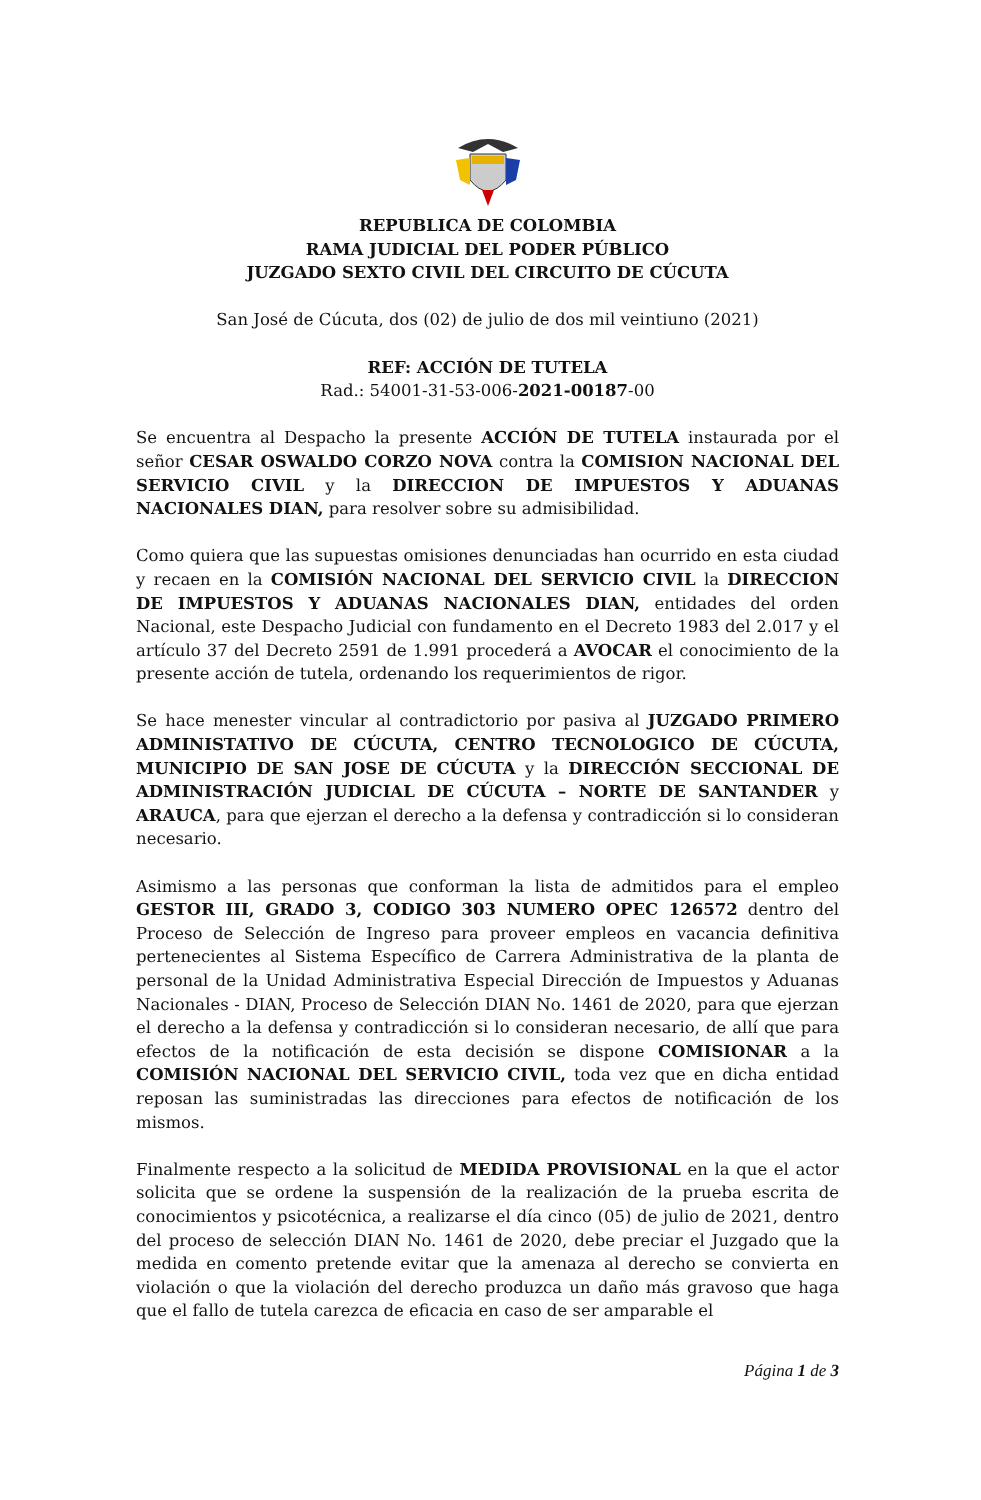REPUBLICA DE COLOMBIA
RAMA JUDICIAL DEL PODER PÚBLICO
JUZGADO SEXTO CIVIL DEL CIRCUITO DE CÚCUTA
San José de Cúcuta, dos (02) de julio de dos mil veintiuno (2021)
REF: ACCIÓN DE TUTELA
Rad.: 54001-31-53-006-2021-00187-00
Se encuentra al Despacho la presente ACCIÓN DE TUTELA instaurada por el señor CESAR OSWALDO CORZO NOVA contra la COMISION NACIONAL DEL SERVICIO CIVIL y la DIRECCION DE IMPUESTOS Y ADUANAS NACIONALES DIAN, para resolver sobre su admisibilidad.
Como quiera que las supuestas omisiones denunciadas han ocurrido en esta ciudad y recaen en la COMISIÓN NACIONAL DEL SERVICIO CIVIL la DIRECCION DE IMPUESTOS Y ADUANAS NACIONALES DIAN, entidades del orden Nacional, este Despacho Judicial con fundamento en el Decreto 1983 del 2.017 y el artículo 37 del Decreto 2591 de 1.991 procederá a AVOCAR el conocimiento de la presente acción de tutela, ordenando los requerimientos de rigor.
Se hace menester vincular al contradictorio por pasiva al JUZGADO PRIMERO ADMINISTATIVO DE CÚCUTA, CENTRO TECNOLOGICO DE CÚCUTA, MUNICIPIO DE SAN JOSE DE CÚCUTA y la DIRECCIÓN SECCIONAL DE ADMINISTRACIÓN JUDICIAL DE CÚCUTA – NORTE DE SANTANDER y ARAUCA, para que ejerzan el derecho a la defensa y contradicción si lo consideran necesario.
Asimismo a las personas que conforman la lista de admitidos para el empleo GESTOR III, GRADO 3, CODIGO 303 NUMERO OPEC 126572 dentro del Proceso de Selección de Ingreso para proveer empleos en vacancia definitiva pertenecientes al Sistema Específico de Carrera Administrativa de la planta de personal de la Unidad Administrativa Especial Dirección de Impuestos y Aduanas Nacionales - DIAN, Proceso de Selección DIAN No. 1461 de 2020, para que ejerzan el derecho a la defensa y contradicción si lo consideran necesario, de allí que para efectos de la notificación de esta decisión se dispone COMISIONAR a la COMISIÓN NACIONAL DEL SERVICIO CIVIL, toda vez que en dicha entidad reposan las suministradas las direcciones para efectos de notificación de los mismos.
Finalmente respecto a la solicitud de MEDIDA PROVISIONAL en la que el actor solicita que se ordene la suspensión de la realización de la prueba escrita de conocimientos y psicotécnica, a realizarse el día cinco (05) de julio de 2021, dentro del proceso de selección DIAN No. 1461 de 2020, debe preciar el Juzgado que la medida en comento pretende evitar que la amenaza al derecho se convierta en violación o que la violación del derecho produzca un daño más gravoso que haga que el fallo de tutela carezca de eficacia en caso de ser amparable el
Página 1 de 3